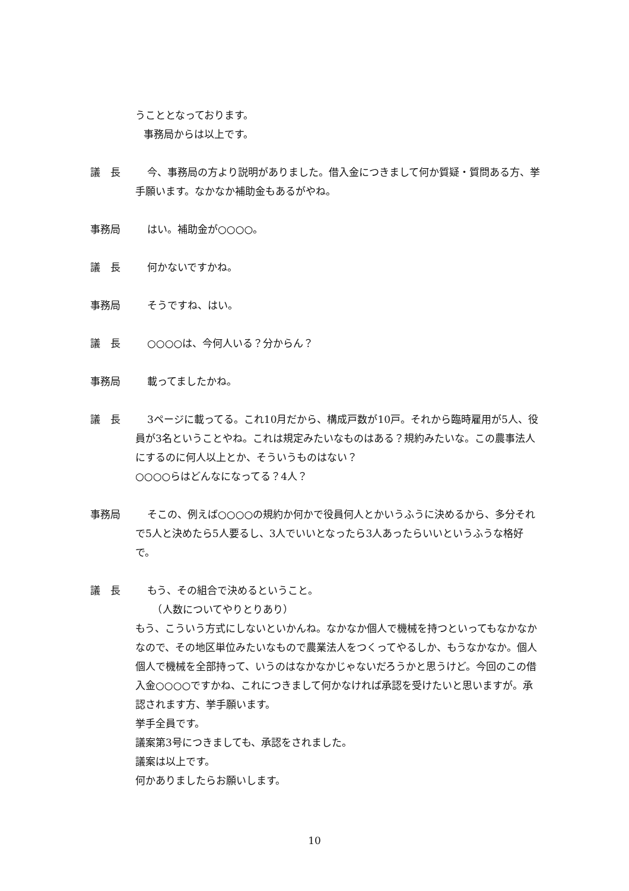うこととなっております。
事務局からは以上です。
議　長 今、事務局の方より説明がありました。借入金につきまして何か質疑・質問ある方、挙手願います。なかなか補助金もあるがやね。
事務局 はい。補助金が○○○○。
議　長 何かないですかね。
事務局 そうですね、はい。
議　長 ○○○○は、今何人いる？分からん？
事務局 載ってましたかね。
議　長 3ページに載ってる。これ10月だから、構成戸数が10戸。それから臨時雇用が5人、役員が3名ということやね。これは規定みたいなものはある？規約みたいな。この農事法人にするのに何人以上とか、そういうものはない？
○○○○らはどんなになってる？4人？
事務局 そこの、例えば○○○○の規約か何かで役員何人とかいうふうに決めるから、多分それで5人と決めたら5人要るし、3人でいいとなったら3人あったらいいというふうな格好で。
議　長 もう、その組合で決めるということ。
　（人数についてやりとりあり）
もう、こういう方式にしないといかんね。なかなか個人で機械を持つといってもなかなかなので、その地区単位みたいなもので農業法人をつくってやるしか、もうなかなか。個人個人で機械を全部持って、いうのはなかなかじゃないだろうかと思うけど。今回のこの借入金○○○○ですかね、これにつきまして何かなければ承認を受けたいと思いますが。承認されます方、挙手願います。
挙手全員です。
議案第3号につきましても、承認をされました。
議案は以上です。
何かありましたらお願いします。
10